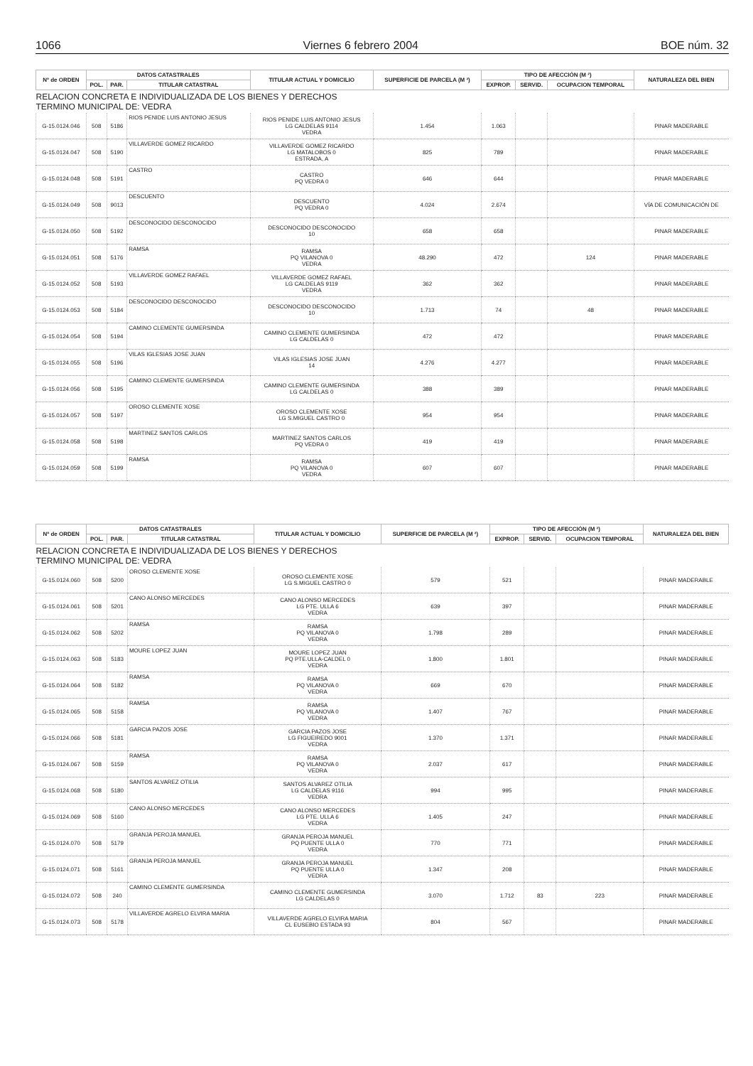1066 Viernes 6 febrero 2004 BOE núm. 32
| Nº de ORDEN | DATOS CATASTRALES | | | TITULAR ACTUAL Y DOMICILIO | SUPERFICIE DE PARCELA (M ²) | TIPO DE AFECCIÓN (M ²) | | | NATURALEZA DEL BIEN |
| --- | --- | --- | --- | --- | --- | --- | --- | --- | --- |
| | POL. | PAR. | TITULAR CATASTRAL | | | EXPROP. | SERVID. | OCUPACION TEMPORAL | |
| RELACION CONCRETA E INDIVIDUALIZADA DE LOS BIENES Y DERECHOS TERMINO MUNICIPAL DE: VEDRA | | | | | | | | | |
| G-15.0124.046 | 508 | 5186 | RIOS PENIDE LUIS ANTONIO JESUS | RIOS PENIDE LUIS ANTONIO JESUS LG CALDELAS 9114 VEDRA | 1.454 | 1.063 | | | PINAR MADERABLE |
| G-15.0124.047 | 508 | 5190 | VILLAVERDE GOMEZ RICARDO | VILLAVERDE GOMEZ RICARDO LG MATALOBOS 0 ESTRADA, A | 825 | 789 | | | PINAR MADERABLE |
| G-15.0124.048 | 508 | 5191 | CASTRO | CASTRO PQ VEDRA 0 | 646 | 644 | | | PINAR MADERABLE |
| G-15.0124.049 | 508 | 9013 | DESCUENTO | DESCUENTO PQ VEDRA 0 | 4.024 | 2.674 | | | VÍA DE COMUNICACIÓN DE |
| G-15.0124.050 | 508 | 5192 | DESCONOCIDO DESCONOCIDO | DESCONOCIDO DESCONOCIDO 10 | 658 | 658 | | | PINAR MADERABLE |
| G-15.0124.051 | 508 | 5176 | RAMSA | RAMSA PQ VILANOVA 0 VEDRA | 48.290 | 472 | | 124 | PINAR MADERABLE |
| G-15.0124.052 | 508 | 5193 | VILLAVERDE GOMEZ RAFAEL | VILLAVERDE GOMEZ RAFAEL LG CALDELAS 9119 VEDRA | 362 | 362 | | | PINAR MADERABLE |
| G-15.0124.053 | 508 | 5184 | DESCONOCIDO DESCONOCIDO | DESCONOCIDO DESCONOCIDO 10 | 1.713 | 74 | | 48 | PINAR MADERABLE |
| G-15.0124.054 | 508 | 5194 | CAMINO CLEMENTE GUMERSINDA | CAMINO CLEMENTE GUMERSINDA LG CALDELAS 0 | 472 | 472 | | | PINAR MADERABLE |
| G-15.0124.055 | 508 | 5196 | VILAS IGLESIAS JOSE JUAN | VILAS IGLESIAS JOSE JUAN 14 | 4.276 | 4.277 | | | PINAR MADERABLE |
| G-15.0124.056 | 508 | 5195 | CAMINO CLEMENTE GUMERSINDA | CAMINO CLEMENTE GUMERSINDA LG CALDELAS 0 | 388 | 389 | | | PINAR MADERABLE |
| G-15.0124.057 | 508 | 5197 | OROSO CLEMENTE XOSE | OROSO CLEMENTE XOSE LG S.MIGUEL CASTRO 0 | 954 | 954 | | | PINAR MADERABLE |
| G-15.0124.058 | 508 | 5198 | MARTINEZ SANTOS CARLOS | MARTINEZ SANTOS CARLOS PQ VEDRA 0 | 419 | 419 | | | PINAR MADERABLE |
| G-15.0124.059 | 508 | 5199 | RAMSA | RAMSA PQ VILANOVA 0 VEDRA | 607 | 607 | | | PINAR MADERABLE |
| Nº de ORDEN | DATOS CATASTRALES | | | TITULAR ACTUAL Y DOMICILIO | SUPERFICIE DE PARCELA (M ²) | TIPO DE AFECCIÓN (M ²) | | | NATURALEZA DEL BIEN |
| --- | --- | --- | --- | --- | --- | --- | --- | --- | --- |
| | POL. | PAR. | TITULAR CATASTRAL | | | EXPROP. | SERVID. | OCUPACION TEMPORAL | |
| RELACION CONCRETA E INDIVIDUALIZADA DE LOS BIENES Y DERECHOS TERMINO MUNICIPAL DE: VEDRA | | | | | | | | | |
| G-15.0124.060 | 508 | 5200 | OROSO CLEMENTE XOSE | OROSO CLEMENTE XOSE LG S.MIGUEL CASTRO 0 | 579 | 521 | | | PINAR MADERABLE |
| G-15.0124.061 | 508 | 5201 | CANO ALONSO MERCEDES | CANO ALONSO MERCEDES LG PTE. ULLA 6 VEDRA | 639 | 397 | | | PINAR MADERABLE |
| G-15.0124.062 | 508 | 5202 | RAMSA | RAMSA PQ VILANOVA 0 VEDRA | 1.798 | 289 | | | PINAR MADERABLE |
| G-15.0124.063 | 508 | 5183 | MOURE LOPEZ JUAN | MOURE LOPEZ JUAN PQ PTE.ULLA-CALDEL 0 VEDRA | 1.800 | 1.801 | | | PINAR MADERABLE |
| G-15.0124.064 | 508 | 5182 | RAMSA | RAMSA PQ VILANOVA 0 VEDRA | 669 | 670 | | | PINAR MADERABLE |
| G-15.0124.065 | 508 | 5158 | RAMSA | RAMSA PQ VILANOVA 0 VEDRA | 1.407 | 767 | | | PINAR MADERABLE |
| G-15.0124.066 | 508 | 5181 | GARCIA PAZOS JOSE | GARCIA PAZOS JOSE LG FIGUEIREDO 9001 VEDRA | 1.370 | 1.371 | | | PINAR MADERABLE |
| G-15.0124.067 | 508 | 5159 | RAMSA | RAMSA PQ VILANOVA 0 VEDRA | 2.037 | 617 | | | PINAR MADERABLE |
| G-15.0124.068 | 508 | 5180 | SANTOS ALVAREZ OTILIA | SANTOS ALVAREZ OTILIA LG CALDELAS 9116 VEDRA | 994 | 995 | | | PINAR MADERABLE |
| G-15.0124.069 | 508 | 5160 | CANO ALONSO MERCEDES | CANO ALONSO MERCEDES LG PTE. ULLA 6 VEDRA | 1.405 | 247 | | | PINAR MADERABLE |
| G-15.0124.070 | 508 | 5179 | GRANJA PEROJA MANUEL | GRANJA PEROJA MANUEL PQ PUENTE ULLA 0 VEDRA | 770 | 771 | | | PINAR MADERABLE |
| G-15.0124.071 | 508 | 5161 | GRANJA PEROJA MANUEL | GRANJA PEROJA MANUEL PQ PUENTE ULLA 0 VEDRA | 1.347 | 208 | | | PINAR MADERABLE |
| G-15.0124.072 | 508 | 240 | CAMINO CLEMENTE GUMERSINDA | CAMINO CLEMENTE GUMERSINDA LG CALDELAS 0 | 3.070 | 1.712 | 83 | 223 | PINAR MADERABLE |
| G-15.0124.073 | 508 | 5178 | VILLAVERDE AGRELO ELVIRA MARIA | VILLAVERDE AGRELO ELVIRA MARIA CL EUSEBIO ESTADA 93 | 804 | 567 | | | PINAR MADERABLE |